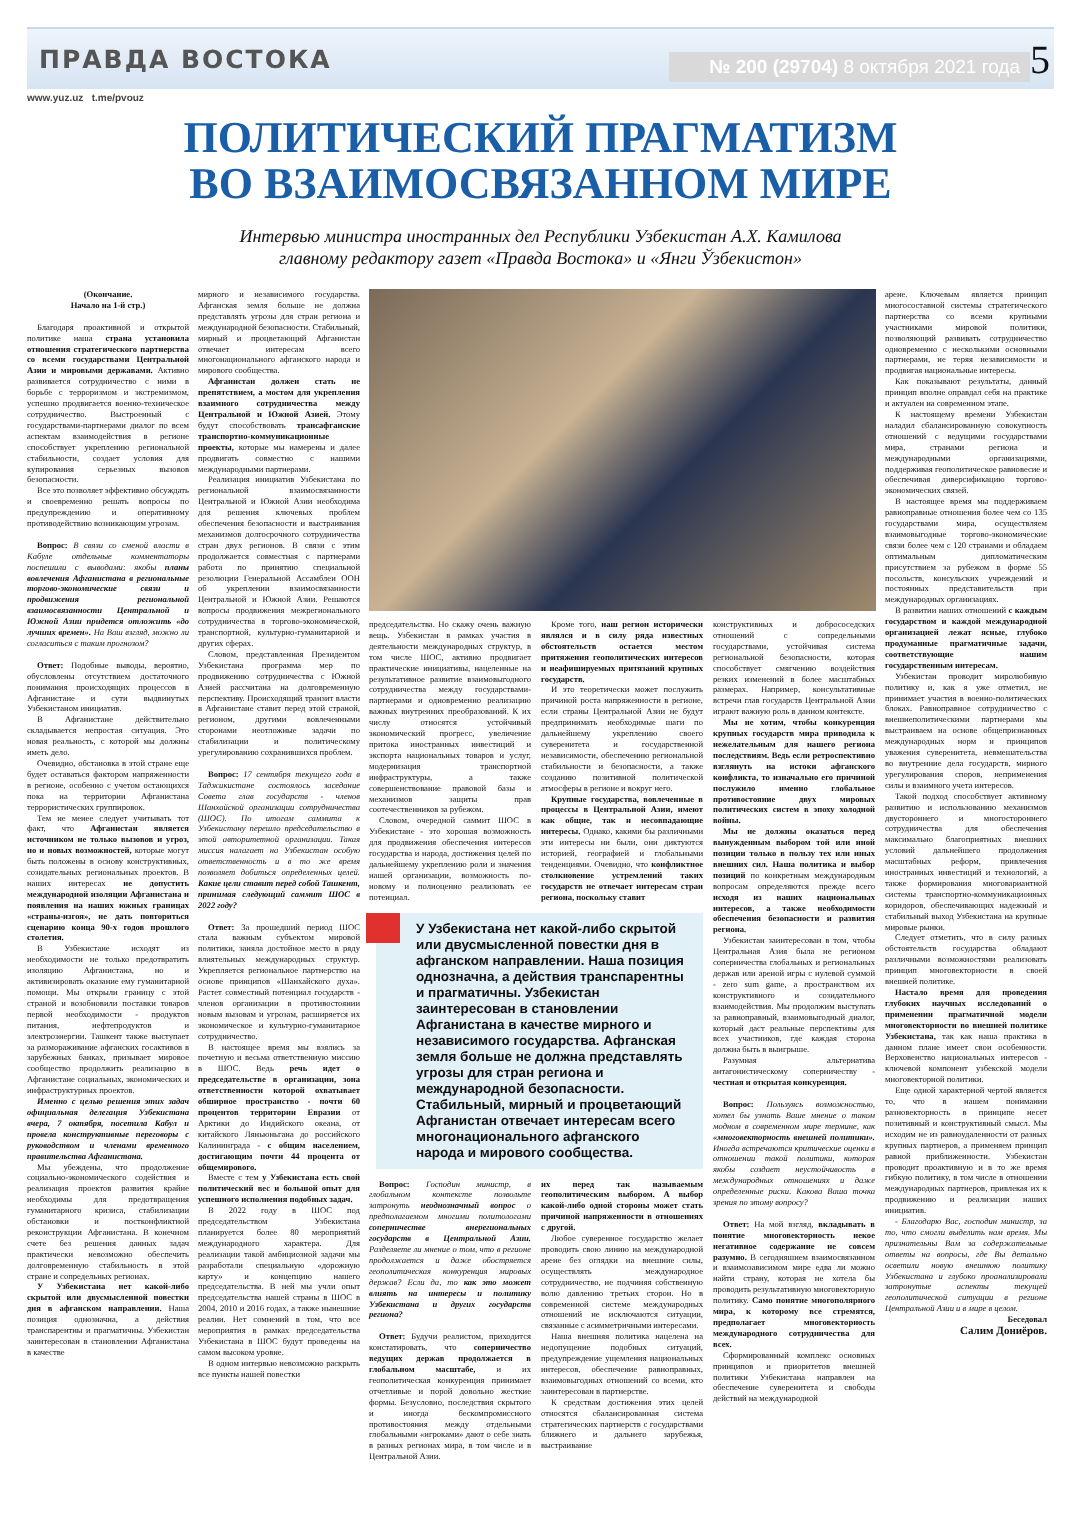ПРАВДА ВОСТОКА № 200 (29704) 8 октября 2021 года 5
www.yuz.uz t.me/pvouz
ПОЛИТИЧЕСКИЙ ПРАГМАТИЗМ
ВО ВЗАИМОСВЯЗАННОМ МИРЕ
Интервью министра иностранных дел Республики Узбекистан А.Х. Камилова
главному редактору газет «Правда Востока» и «Янги Ўзбекистон»
(Окончание.
Начало на 1-й стр.)
Благодаря проактивной и открытой политике наша страна установила отношения стратегического партнерства со всеми государствами Центральной Азии и мировыми державами. Активно развивается сотрудничество с ними в борьбе с терроризмом и экстремизмом, успешно продвигается военно-техническое сотрудничество. Выстроенный с государствами-партнерами диалог по всем аспектам взаимодействия в регионе способствует укреплению региональной стабильности, создает условия для купирования серьезных вызовов безопасности.
Все это позволяет эффективно обсуждать и своевременно решать вопросы по предупреждению и оперативному противодействию возникающим угрозам.
Вопрос: В связи со сменой власти в Кабуле отдельные комментаторы поспешили с выводами: якобы планы вовлечения Афганистана в региональные торгово-экономические связи и продвижения региональной взаимосвязанности Центральной и Южной Азии придется отложить «до лучших времен». На Ваш взгляд, можно ли согласиться с таким прогнозом?
Ответ: Подобные выводы, вероятно, обусловлены отсутствием достаточного понимания происходящих процессов в Афганистане и сути выдвинутых Узбекистаном инициатив.
В Афганистане действительно складывается непростая ситуация. Это новая реальность, с которой мы должны иметь дело.
Очевидно, обстановка в этой стране еще будет оставаться фактором напряженности в регионе, особенно с учетом остающихся пока на территории Афганистана террористических группировок.
Тем не менее следует учитывать тот факт, что Афганистан является источником не только вызовов и угроз, но и новых возможностей, которые могут быть положены в основу конструктивных, созидательных региональных проектов. В наших интересах не допустить международной изоляции Афганистана и появления на наших южных границах «страны-изгоя», не дать повториться сценарию конца 90-х годов прошлого столетия.
В Узбекистане исходят из необходимости не только предотвратить изоляцию Афганистана, но и активизировать оказание ему гуманитарной помощи. Мы открыли границу с этой страной и возобновили поставки товаров первой необходимости - продуктов питания, нефтепродуктов и электроэнергии. Ташкент также выступает за размораживание афганских госактивов в зарубежных банках, призывает мировое сообщество продолжить реализацию в Афганистане социальных, экономических и инфраструктурных проектов.
Именно с целью решения этих задач официальная делегация Узбекистана вчера, 7 октября, посетила Кабул и провела конструктивные переговоры с руководством и членами временного правительства Афганистана.
Мы убеждены, что продолжение социально-экономического содействия и реализация проектов развития крайне необходимы для предотвращения гуманитарного кризиса, стабилизации обстановки и постконфликтной реконструкции Афганистана. В конечном счете без решения данных задач практически невозможно обеспечить долговременную стабильность в этой стране и сопредельных регионах.
У Узбекистана нет какой-либо скрытой или двусмысленной повестки дня в афганском направлении. Наша позиция однозначна, а действия транспарентны и прагматичны. Узбекистан заинтересован в становлении Афганистана в качестве
мирного и независимого государства. Афганская земля больше не должна представлять угрозы для стран региона и международной безопасности. Стабильный, мирный и процветающий Афганистан отвечает интересам всего многонационального афганского народа и мирового сообщества.
Афганистан должен стать не препятствием, а мостом для укрепления взаимного сотрудничества между Центральной и Южной Азией. Этому будут способствовать трансафганские транспортно-коммуникационные проекты, которые мы намерены и далее продвигать совместно с нашими международными партнерами.
Реализация инициатив Узбекистана по региональной взаимосвязанности Центральной и Южной Азии необходима для решения ключевых проблем обеспечения безопасности и выстраивания механизмов долгосрочного сотрудничества стран двух регионов. В связи с этим продолжается совместная с партнерами работа по принятию специальной резолюции Генеральной Ассамблеи ООН об укреплении взаимосвязанности Центральной и Южной Азии. Решаются вопросы продвижения межрегионального сотрудничества в торгово-экономической, транспортной, культурно-гуманитарной и других сферах.
Словом, представленная Президентом Узбекистана программа мер по продвижению сотрудничества с Южной Азией рассчитана на долговременную перспективу. Происходящий транзит власти в Афганистане ставит перед этой страной, регионом, другими вовлеченными сторонами неотложные задачи по стабилизации и политическому урегулированию сохранившихся проблем.
Вопрос: 17 сентября текущего года в Таджикистане состоялось заседание Совета глав государств - членов Шанхайской организации сотрудничества (ШОС). По итогам саммита к Узбекистану перешло председательство в этой авторитетной организации. Такая миссия налагает на Узбекистан особую ответственность и в то же время позволяет добиться определенных целей. Какие цели ставит перед собой Ташкент, принимая следующий саммит ШОС в 2022 году?
Ответ: За прошедший период ШОС стала важным субъектом мировой политики, заняла достойное место в ряду влиятельных международных структур. Укрепляется региональное партнерство на основе принципов «Шанхайского духа». Растет совместный потенциал государств - членов организации в противостоянии новым вызовам и угрозам, расширяется их экономическое и культурно-гуманитарное сотрудничество.
В настоящее время мы взялись за почетную и весьма ответственную миссию в ШОС. Ведь речь идет о председательстве в организации, зона ответственности которой охватывает обширное пространство - почти 60 процентов территории Евразии от Арктики до Индийского океана, от китайского Ляньюньгана до российского Калининграда - с общим населением, достигающим почти 44 процента от общемирового.
Вместе с тем у Узбекистана есть свой политический вес и большой опыт для успешного исполнения подобных задач.
В 2022 году в ШОС под председательством Узбекистана планируется более 80 мероприятий международного характера. Для реализации такой амбициозной задачи мы разработали специальную «дорожную карту» и концепцию нашего председательства. В ней мы учли опыт председательства нашей страны в ШОС в 2004, 2010 и 2016 годах, а также нынешние реалии. Нет сомнений в том, что все мероприятия в рамках председательства Узбекистана в ШОС будут проведены на самом высоком уровне.
В одном интервью невозможно раскрыть все пункты нашей повестки
председательства. Но скажу очень важную вещь. Узбекистан в рамках участия в деятельности международных структур, в том числе ШОС, активно продвигает практические инициативы, нацеленные на результативное развитие взаимовыгодного сотрудничества между государствами-партнерами и одновременно реализацию важных внутренних преобразований. К их числу относятся устойчивый экономический прогресс, увеличение притока иностранных инвестиций и экспорта национальных товаров и услуг, модернизация транспортной инфраструктуры, а также совершенствование правовой базы и механизмов защиты прав соотечественников за рубежом.
Словом, очередной саммит ШОС в Узбекистане - это хорошая возможность для продвижения обеспечения интересов государства и народа, достижения целей по дальнейшему укреплению роли и значения нашей организации, возможность по-новому и полноценно реализовать ее потенциал.
Кроме того, наш регион исторически являлся и в силу ряда известных обстоятельств остается местом притяжения геополитических интересов и неафишируемых притязаний крупных государств.
И это теоретически может послужить причиной роста напряженности в регионе, если страны Центральной Азии не будут предпринимать необходимые шаги по дальнейшему укреплению своего суверенитета и государственной независимости, обеспечению региональной стабильности и безопасности, а также созданию позитивной политической атмосферы в регионе и вокруг него.
Крупные государства, вовлеченные в процессы в Центральной Азии, имеют как общие, так и несовпадающие интересы. Однако, какими бы различными эти интересы ни были, они диктуются историей, географией и глобальными тенденциями. Очевидно, что конфликтное столкновение устремлений таких государств не отвечает интересам стран региона, поскольку ставит
У Узбекистана нет какой-либо скрытой или двусмысленной повестки дня в афганском направлении. Наша позиция однозначна, а действия транспарентны и прагматичны. Узбекистан заинтересован в становлении Афганистана в качестве мирного и независимого государства. Афганская земля больше не должна представлять угрозы для стран региона и международной безопасности. Стабильный, мирный и процветающий Афганистан отвечает интересам всего многонационального афганского народа и мирового сообщества.
Вопрос: Господин министр, в глобальном контексте позвольте затронуть неоднозначный вопрос о предполагаемом многими политологами соперничестве внерегиональных государств в Центральной Азии. Разделяете ли мнение о том, что в регионе продолжается и даже обостряется геополитическая конкуренция мировых держав? Если да, то как это может влиять на интересы и политику Узбекистана и других государств региона?
Ответ: Будучи реалистом, приходится констатировать, что соперничество ведущих держав продолжается в глобальном масштабе, и их геополитическая конкуренция принимает отчетливые и порой довольно жесткие формы. Безусловно, последствия скрытого и иногда бескомпромиссного противостояния между отдельными глобальными «игроками» дают о себе знать в разных регионах мира, в том числе и в Центральной Азии.
их перед так называемым геополитическим выбором. А выбор какой-либо одной стороны может стать причиной напряженности в отношениях с другой.
Любое суверенное государство желает проводить свою линию на международной арене без оглядки на внешние силы, осуществлять международное сотрудничество, не подчиняя собственную волю давлению третьих сторон. Но в современной системе международных отношений не исключаются ситуации, связанные с асимметричными интересами.
Наша внешняя политика нацелена на недопущение подобных ситуаций, предупреждение ущемления национальных интересов, обеспечение равноправных, взаимовыгодных отношений со всеми, кто заинтересован в партнерстве.
К средствам достижения этих целей относятся сбалансированная система стратегических партнерств с государствами ближнего и дальнего зарубежья, выстраивание
конструктивных и добрососедских отношений с сопредельными государствами, устойчивая система региональной безопасности, которая способствует смягчению воздействия резких изменений в более масштабных размерах. Например, консультативные встречи глав государств Центральной Азии играют важную роль в данном контексте.
Мы не хотим, чтобы конкуренция крупных государств мира приводила к нежелательным для нашего региона последствиям. Ведь если ретроспективно взглянуть на истоки афганского конфликта, то изначально его причиной послужило именно глобальное противостояние двух мировых политических систем в эпоху холодной войны.
Мы не должны оказаться перед вынужденным выбором той или иной позиции только в пользу тех или иных внешних сил. Наша политика и выбор позиций по конкретным международным вопросам определяются прежде всего исходя из наших национальных интересов, а также необходимости обеспечения безопасности и развития региона.
Узбекистан заинтересован в том, чтобы Центральная Азия была не регионом соперничества глобальных и региональных держав или ареной игры с нулевой суммой - zero sum game, а пространством их конструктивного и созидательного взаимодействия. Мы продолжим выступать за равноправный, взаимовыгодный диалог, который даст реальные перспективы для всех участников, где каждая сторона должна быть в выигрыше.
Разумная альтернатива антагонистическому соперничеству - честная и открытая конкуренция.
Вопрос: Пользуясь возможностью, хотел бы узнать Ваше мнение о таком модном в современном мире термине, как «многовекторность внешней политики». Иногда встречаются критические оценки в отношении такой политики, которая якобы создает неустойчивость в международных отношениях и даже определенные риски. Какова Ваша точка зрения по этому вопросу?
Ответ: На мой взгляд, вкладывать в понятие многовекторность некое негативное содержание не совсем разумно. В сегодняшнем взаимосвязанном и взаимозависимом мире едва ли можно найти страну, которая не хотела бы проводить результативную многовекторную политику. Само понятие многополярного мира, к которому все стремятся, предполагает многовекторность международного сотрудничества для всех.
Сформированный комплекс основных принципов и приоритетов внешней политики Узбекистана направлен на обеспечение суверенитета и свободы действий на международной
арене. Ключевым является принцип многосоставной системы стратегического партнерства со всеми крупными участниками мировой политики, позволяющий развивать сотрудничество одновременно с несколькими основными партнерами, не теряя независимости и продвигая национальные интересы.
Как показывают результаты, данный принцип вполне оправдал себя на практике и актуален на современном этапе.
К настоящему времени Узбекистан наладил сбалансированную совокупность отношений с ведущими государствами мира, странами региона и международными организациями, поддерживая геополитическое равновесие и обеспечивая диверсификацию торгово-экономических связей.
В настоящее время мы поддерживаем равноправные отношения более чем со 135 государствами мира, осуществляем взаимовыгодные торгово-экономические связи более чем с 120 странами и обладаем оптимальным дипломатическим присутствием за рубежом в форме 55 посольств, консульских учреждений и постоянных представительств при международных организациях.
В развитии наших отношений с каждым государством и каждой международной организацией лежат ясные, глубоко продуманные прагматичные задачи, соответствующие нашим государственным интересам.
Узбекистан проводит миролюбивую политику и, как я уже отметил, не принимает участия в военно-политических блоках. Равноправное сотрудничество с внешнеполитическими партнерами мы выстраиваем на основе общепризнанных международных норм и принципов уважения суверенитета, невмешательства во внутренние дела государств, мирного урегулирования споров, неприменения силы и взаимного учета интересов.
Такой подход способствует активному развитию и использованию механизмов двустороннего и многостороннего сотрудничества для обеспечения максимально благоприятных внешних условий дальнейшего продолжения масштабных реформ, привлечения иностранных инвестиций и технологий, а также формирования многовариантной системы транспортно-коммуникационных коридоров, обеспечивающих надежный и стабильный выход Узбекистана на крупные мировые рынки.
Следует отметить, что в силу разных обстоятельств государства обладают различными возможностями реализовать принцип многовекторности в своей внешней политике.
Настало время для проведения глубоких научных исследований о применении прагматичной модели многовекторности во внешней политике Узбекистана, так как наша практика в данном плане имеет свои особенности. Верховенство национальных интересов - ключевой компонент узбекской модели многовекторной политики.
Еще одной характерной чертой является то, что в нашем понимании разновекторность в принципе несет позитивный и конструктивный смысл. Мы исходим не из равноудаленности от разных крупных партнеров, а применяем принцип равной приближенности. Узбекистан проводит проактивную и в то же время гибкую политику, в том числе в отношении международных партнеров, привлекая их к продвижению и реализации наших инициатив.
- Благодарю Вас, господин министр, за то, что смогли выделить нам время. Мы признательны Вам за содержательные ответы на вопросы, где Вы детально осветили новую внешнюю политику Узбекистана и глубоко проанализировали затронутые аспекты текущей геополитической ситуации в регионе Центральной Азии и в мире в целом.
Беседовал
Салим Дониёров.